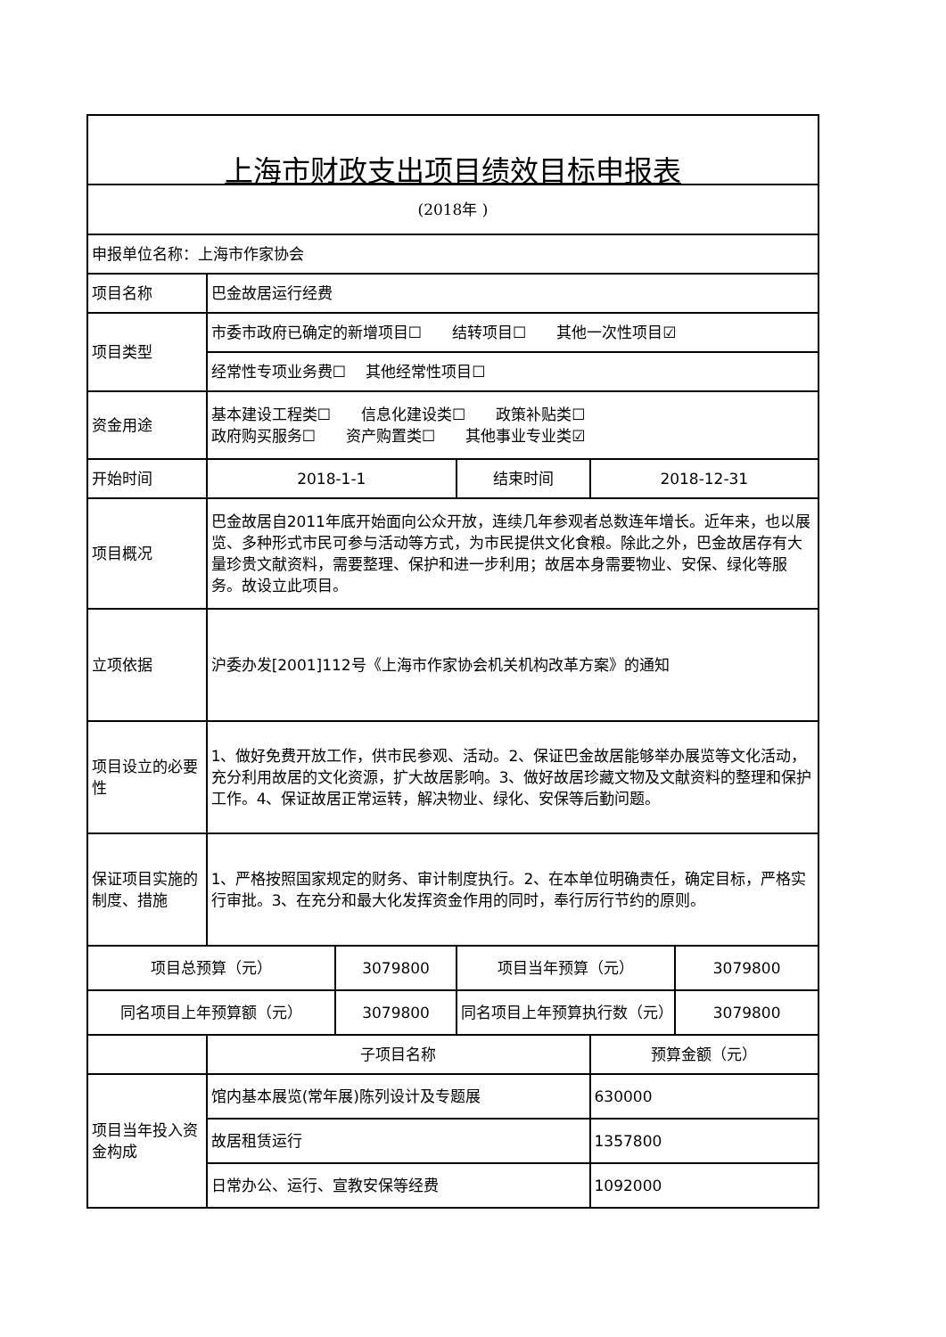| 上海市财政支出项目绩效目标申报表 | | | | | |
| (2018年 ) | | | | | |
| 申报单位名称：上海市作家协会 | | | | | |
| 项目名称 | 巴金故居运行经费 | | | | |
| 项目类型 | 市委市政府已确定的新增项目☐ 结转项目☐ 其他一次性项目☑ | | | | |
| | 经常性专项业务费☐ 其他经常性项目☐ | | | | |
| 资金用途 | 基本建设工程类☐ 信息化建设类☐ 政策补贴类☐ 政府购买服务☐ 资产购置类☐ 其他事业专业类☑ | | | | |
| 开始时间 | 2018-1-1 | | 结束时间 | 2018-12-31 | |
| 项目概况 | 巴金故居自2011年底开始面向公众开放，连续几年参观者总数连年增长。近年来，也以展览、多种形式市民可参与活动等方式，为市民提供文化食粮。除此之外，巴金故居存有大量珍贵文献资料，需要整理、保护和进一步利用；故居本身需要物业、安保、绿化等服务。故设立此项目。 | | | | |
| 立项依据 | 沪委办发[2001]112号《上海市作家协会机关机构改革方案》的通知 | | | | |
| 项目设立的必要性 | 1、做好免费开放工作，供市民参观、活动。2、保证巴金故居能够举办展览等文化活动，充分利用故居的文化资源，扩大故居影响。3、做好故居珍藏文物及文献资料的整理和保护工作。4、保证故居正常运转，解决物业、绿化、安保等后勤问题。 | | | | |
| 保证项目实施的制度、措施 | 1、严格按照国家规定的财务、审计制度执行。2、在本单位明确责任，确定目标，严格实行审批。3、在充分和最大化发挥资金作用的同时，奉行厉行节约的原则。 | | | | |
| 项目总预算（元） | | 3079800 | 项目当年预算（元） | | 3079800 |
| 同名项目上年预算额（元） | | 3079800 | 同名项目上年预算执行数（元） | | 3079800 |
| | 子项目名称 | | | 预算金额（元） | |
| 项目当年投入资金构成 | 馆内基本展览(常年展)陈列设计及专题展 | | | 630000 | |
| | 故居租赁运行 | | | 1357800 | |
| | 日常办公、运行、宣教安保等经费 | | | 1092000 | |